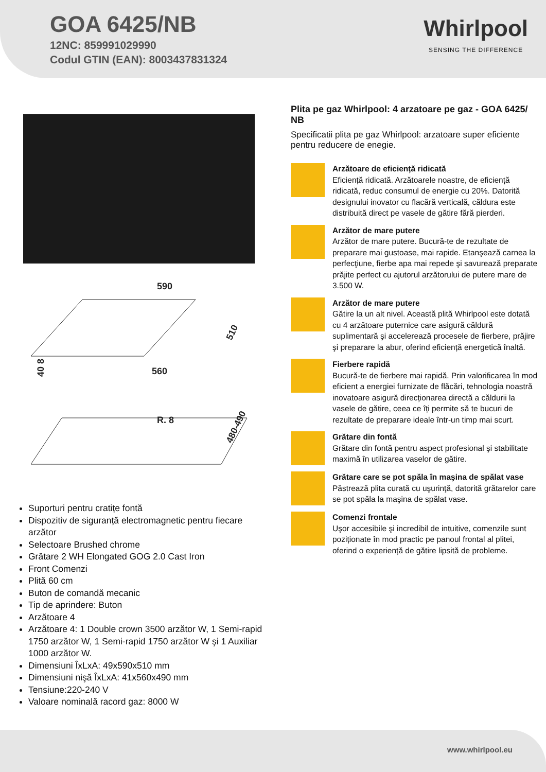GOA 6425/NB
12NC: 859991029990
Codul GTIN (EAN): 8003437831324
Whirlpool
SENSING THE DIFFERENCE
590
510
40 8
560
R. 8
480-490
Suporturi pentru cratițe fontă
Dispozitiv de siguranță electromagnetic pentru fiecare arzător
Selectoare Brushed chrome
Grătare 2 WH Elongated GOG 2.0 Cast Iron
Front Comenzi
Plită 60 cm
Buton de comandă mecanic
Tip de aprindere: Buton
Arzătoare 4
Arzătoare 4: 1 Double crown 3500 arzător W, 1 Semi-rapid 1750 arzător W, 1 Semi-rapid 1750 arzător W şi 1 Auxiliar 1000 arzător W.
Dimensiuni ÎxLxA: 49x590x510 mm
Dimensiuni nişă ÎxLxA: 41x560x490 mm
Tensiune:220-240 V
Valoare nominală racord gaz: 8000 W
Plita pe gaz Whirlpool: 4 arzatoare pe gaz - GOA 6425/ NB
Specificatii plita pe gaz Whirlpool: arzatoare super eficiente pentru reducere de enegie.
Arzătoare de eficiență ridicată
Eficiență ridicată. Arzătoarele noastre, de eficiență ridicată, reduc consumul de energie cu 20%. Datorită designului inovator cu flacără verticală, căldura este distribuită direct pe vasele de gătire fără pierderi.
Arzător de mare putere
Arzător de mare putere. Bucură-te de rezultate de preparare mai gustoase, mai rapide. Etanşează carnea la perfecţiune, fierbe apa mai repede şi savurează preparate prăjite perfect cu ajutorul arzătorului de putere mare de 3.500 W.
Arzător de mare putere
Gătire la un alt nivel. Această plită Whirlpool este dotată cu 4 arzătoare puternice care asigură căldură suplimentară şi accelerează procesele de fierbere, prăjire şi preparare la abur, oferind eficiență energetică înaltă.
Fierbere rapidă
Bucură-te de fierbere mai rapidă. Prin valorificarea în mod eficient a energiei furnizate de flăcări, tehnologia noastră inovatoare asigură direcționarea directă a căldurii la vasele de gătire, ceea ce îți permite să te bucuri de rezultate de preparare ideale într-un timp mai scurt.
Grătare din fontă
Grătare din fontă pentru aspect profesional şi stabilitate maximă în utilizarea vaselor de gătire.
Grătare care se pot spăla în maşina de spălat vase
Păstrează plita curată cu uşurinţă, datorită grătarelor care se pot spăla la maşina de spălat vase.
Comenzi frontale
Uşor accesibile şi incredibil de intuitive, comenzile sunt poziționate în mod practic pe panoul frontal al plitei, oferind o experiență de gătire lipsită de probleme.
www.whirlpool.eu